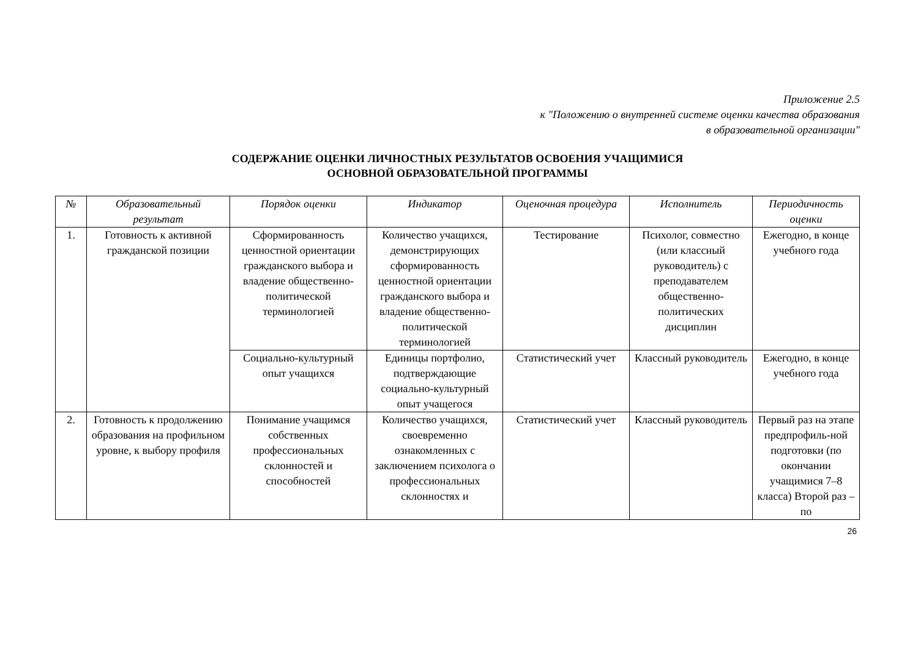Приложение 2.5
к "Положению о внутренней системе оценки качества образования
в образовательной организации"
СОДЕРЖАНИЕ ОЦЕНКИ ЛИЧНОСТНЫХ РЕЗУЛЬТАТОВ ОСВОЕНИЯ УЧАЩИМИСЯ
ОСНОВНОЙ ОБРАЗОВАТЕЛЬНОЙ ПРОГРАММЫ
| № | Образовательный результат | Порядок оценки | Индикатор | Оценочная процедура | Исполнитель | Периодичность оценки |
| --- | --- | --- | --- | --- | --- | --- |
| 1. | Готовность к активной гражданской позиции | Сформированность ценностной ориентации гражданского выбора и владение общественно-политической терминологией | Количество учащихся, демонстрирующих сформированность ценностной ориентации гражданского выбора и владение общественно-политической терминологией | Тестирование | Психолог, совместно (или классный руководитель) с преподавателем общественно-политических дисциплин | Ежегодно, в конце учебного года |
| | | Социально-культурный опыт учащихся | Единицы портфолио, подтверждающие социально-культурный опыт учащегося | Статистический учет | Классный руководитель | Ежегодно, в конце учебного года |
| 2. | Готовность к продолжению образования на профильном уровне, к выбору профиля | Понимание учащимся собственных профессиональных склонностей и способностей | Количество учащихся, своевременно ознакомленных с заключением психолога о профессиональных склонностях и | Статистический учет | Классный руководитель | Первый раз на этапе предпрофиль-ной подготовки (по окончании учащимися 7–8 класса) Второй раз – по |
26